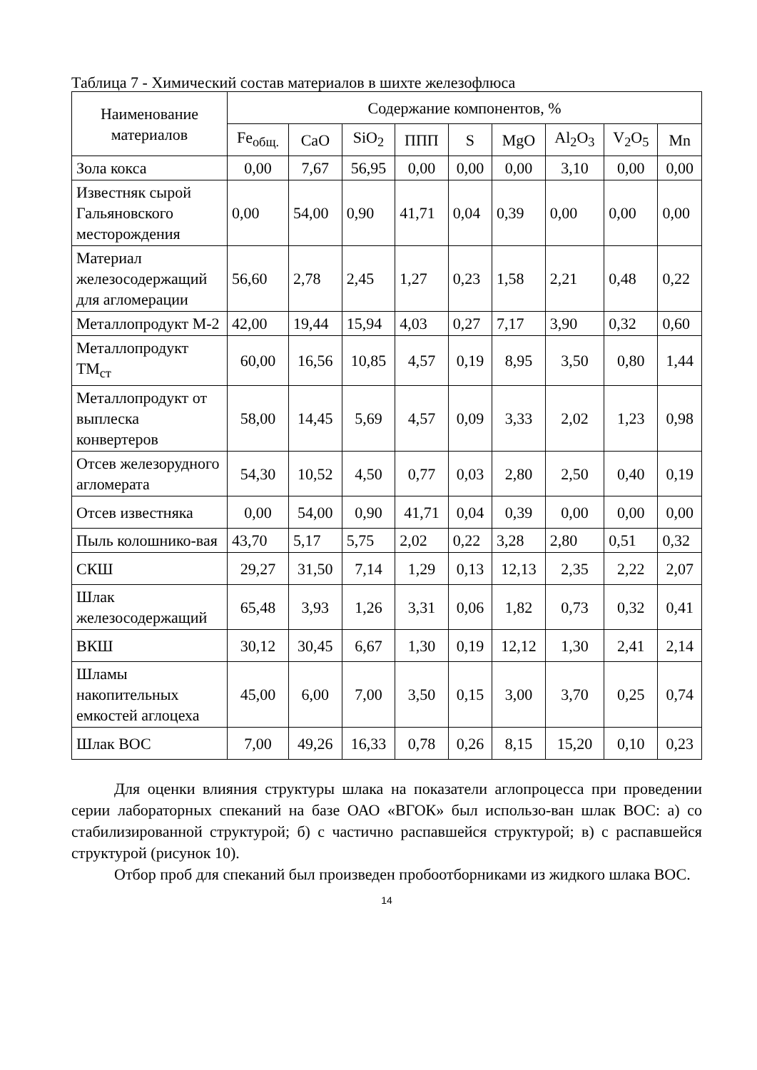Таблица 7 - Химический состав материалов в шихте железофлюса
| Наименование материалов | Содержание компонентов, % | | | | | | | | |
| --- | --- | --- | --- | --- | --- | --- | --- | --- | --- |
| | Fe<sub>общ.</sub> | CaO | SiO<sub>2</sub> | ППП | S | MgO | Al<sub>2</sub>O<sub>3</sub> | V<sub>2</sub>O<sub>5</sub> | Mn |
| Зола кокса | 0,00 | 7,67 | 56,95 | 0,00 | 0,00 | 0,00 | 3,10 | 0,00 | 0,00 |
| Известняк сырой Гальяновского месторождения | 0,00 | 54,00 | 0,90 | 41,71 | 0,04 | 0,39 | 0,00 | 0,00 | 0,00 |
| Материал железосодержащий для агломерации | 56,60 | 2,78 | 2,45 | 1,27 | 0,23 | 1,58 | 2,21 | 0,48 | 0,22 |
| Металлопродукт М-2 | 42,00 | 19,44 | 15,94 | 4,03 | 0,27 | 7,17 | 3,90 | 0,32 | 0,60 |
| Металлопродукт ТМ<sub>ст</sub> | 60,00 | 16,56 | 10,85 | 4,57 | 0,19 | 8,95 | 3,50 | 0,80 | 1,44 |
| Металлопродукт от выплеска конвертеров | 58,00 | 14,45 | 5,69 | 4,57 | 0,09 | 3,33 | 2,02 | 1,23 | 0,98 |
| Отсев железорудного агломерата | 54,30 | 10,52 | 4,50 | 0,77 | 0,03 | 2,80 | 2,50 | 0,40 | 0,19 |
| Отсев известняка | 0,00 | 54,00 | 0,90 | 41,71 | 0,04 | 0,39 | 0,00 | 0,00 | 0,00 |
| Пыль колошнико-вая | 43,70 | 5,17 | 5,75 | 2,02 | 0,22 | 3,28 | 2,80 | 0,51 | 0,32 |
| СКШ | 29,27 | 31,50 | 7,14 | 1,29 | 0,13 | 12,13 | 2,35 | 2,22 | 2,07 |
| Шлак железосодержащий | 65,48 | 3,93 | 1,26 | 3,31 | 0,06 | 1,82 | 0,73 | 0,32 | 0,41 |
| ВКШ | 30,12 | 30,45 | 6,67 | 1,30 | 0,19 | 12,12 | 1,30 | 2,41 | 2,14 |
| Шламы накопительных емкостей аглоцеха | 45,00 | 6,00 | 7,00 | 3,50 | 0,15 | 3,00 | 3,70 | 0,25 | 0,74 |
| Шлак ВОС | 7,00 | 49,26 | 16,33 | 0,78 | 0,26 | 8,15 | 15,20 | 0,10 | 0,23 |
Для оценки влияния структуры шлака на показатели аглопроцесса при проведении серии лабораторных спеканий на базе ОАО «ВГОК» был использо-ван шлак ВОС: а) со стабилизированной структурой; б) с частично распавшейся структурой; в) с распавшейся структурой (рисунок 10).
Отбор проб для спеканий был произведен пробоотборниками из жидкого шлака ВОС.
14